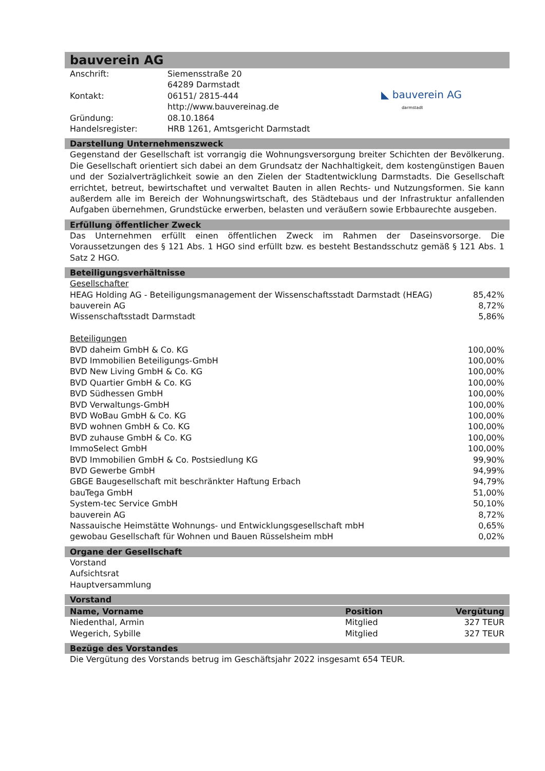bauverein AG
| Anschrift: | Siemensstraße 20 64289 Darmstadt | ◣ bauverein AG darmstadt |
| Kontakt: | 06151/ 2815-444 http://www.bauvereinag.de | |
| Gründung: | 08.10.1864 | |
| Handelsregister: | HRB 1261, Amtsgericht Darmstadt | |
Darstellung Unternehmenszweck
Gegenstand der Gesellschaft ist vorrangig die Wohnungsversorgung breiter Schichten der Bevölkerung. Die Gesellschaft orientiert sich dabei an dem Grundsatz der Nachhaltigkeit, dem kostengünstigen Bauen und der Sozialverträglichkeit sowie an den Zielen der Stadtentwicklung Darmstadts. Die Gesellschaft errichtet, betreut, bewirtschaftet und verwaltet Bauten in allen Rechts- und Nutzungsformen. Sie kann außerdem alle im Bereich der Wohnungswirtschaft, des Städtebaus und der Infrastruktur anfallenden Aufgaben übernehmen, Grundstücke erwerben, belasten und veräußern sowie Erbbaurechte ausgeben.
Erfüllung öffentlicher Zweck
Das Unternehmen erfüllt einen öffentlichen Zweck im Rahmen der Daseinsvorsorge. Die Voraussetzungen des § 121 Abs. 1 HGO sind erfüllt bzw. es besteht Bestandsschutz gemäß § 121 Abs. 1 Satz 2 HGO.
Beteiligungsverhältnisse
| Gesellschafter | |
| HEAG Holding AG - Beteiligungsmanagement der Wissenschaftsstadt Darmstadt (HEAG) | 85,42% |
| bauverein AG | 8,72% |
| Wissenschaftsstadt Darmstadt | 5,86% |
| Beteiligungen | |
| BVD daheim GmbH & Co. KG | 100,00% |
| BVD Immobilien Beteiligungs-GmbH | 100,00% |
| BVD New Living GmbH & Co. KG | 100,00% |
| BVD Quartier GmbH & Co. KG | 100,00% |
| BVD Südhessen GmbH | 100,00% |
| BVD Verwaltungs-GmbH | 100,00% |
| BVD WoBau GmbH & Co. KG | 100,00% |
| BVD wohnen GmbH & Co. KG | 100,00% |
| BVD zuhause GmbH & Co. KG | 100,00% |
| ImmoSelect GmbH | 100,00% |
| BVD Immobilien GmbH & Co. Postsiedlung KG | 99,90% |
| BVD Gewerbe GmbH | 94,99% |
| GBGE Baugesellschaft mit beschränkter Haftung Erbach | 94,79% |
| bauTega GmbH | 51,00% |
| System-tec Service GmbH | 50,10% |
| bauverein AG | 8,72% |
| Nassauische Heimstätte Wohnungs- und Entwicklungsgesellschaft mbH | 0,65% |
| gewobau Gesellschaft für Wohnen und Bauen Rüsselsheim mbH | 0,02% |
Organe der Gesellschaft
Vorstand
Aufsichtsrat
Hauptversammlung
Vorstand
| Name, Vorname | Position | Vergütung |
| --- | --- | --- |
| Niedenthal, Armin | Mitglied | 327 TEUR |
| Wegerich, Sybille | Mitglied | 327 TEUR |
Bezüge des Vorstandes
Die Vergütung des Vorstands betrug im Geschäftsjahr 2022 insgesamt 654 TEUR.